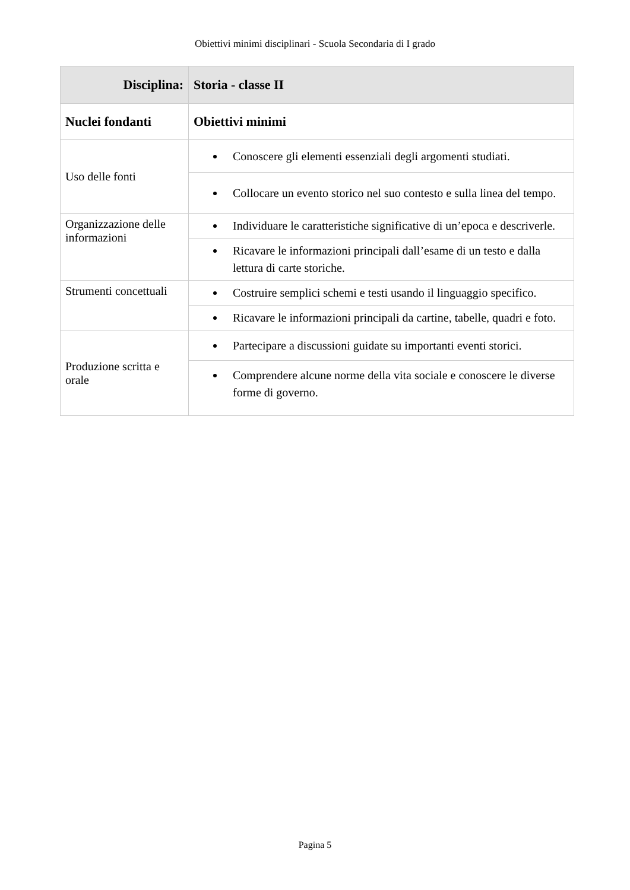Obiettivi minimi disciplinari - Scuola Secondaria di I grado
| Disciplina: | Storia - classe II |
| --- | --- |
| Nuclei fondanti | Obiettivi minimi |
| Uso delle fonti | Conoscere gli elementi essenziali degli argomenti studiati. |
| | Collocare un evento storico nel suo contesto e sulla linea del tempo. |
| Organizzazione delle informazioni | Individuare le caratteristiche significative di un’epoca e descriverle. |
| | Ricavare le informazioni principali dall’esame di un testo e dalla lettura di carte storiche. |
| Strumenti concettuali | Costruire semplici schemi e testi usando il linguaggio specifico. |
| | Ricavare le informazioni principali da cartine, tabelle, quadri e foto. |
| Produzione scritta e orale | Partecipare a discussioni guidate su importanti eventi storici. |
| | Comprendere alcune norme della vita sociale e conoscere le diverse forme di governo. |
Pagina 5